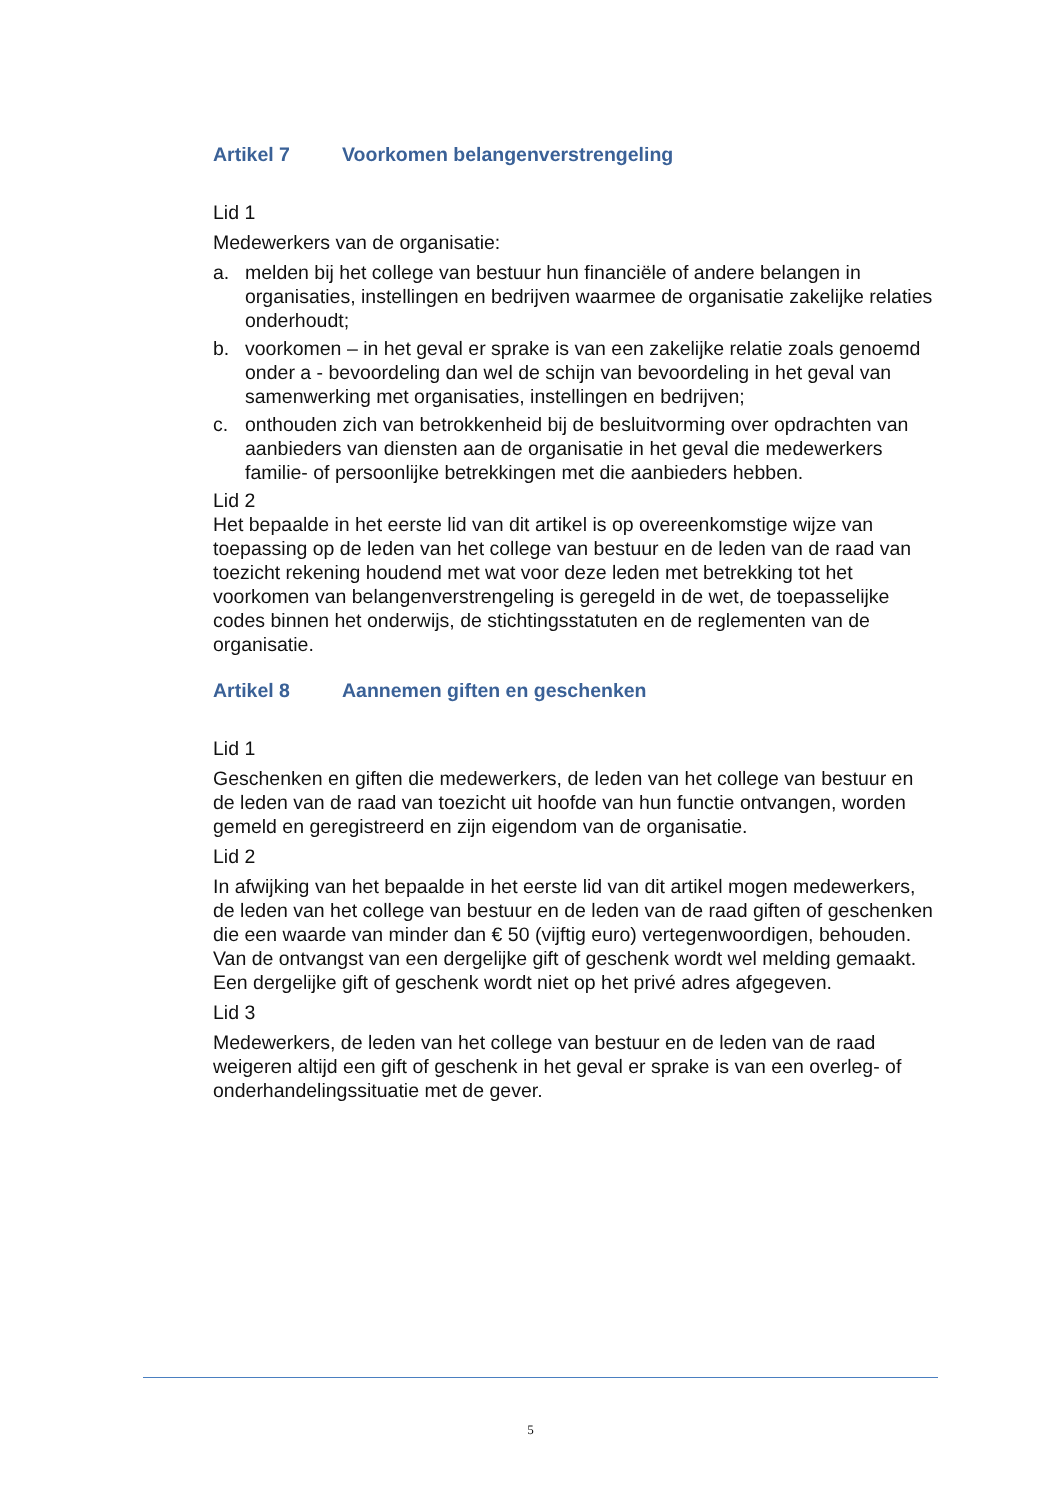Artikel 7 Voorkomen belangenverstrengeling
Lid 1
Medewerkers van de organisatie:
a. melden bij het college van bestuur hun financiële of andere belangen in organisaties, instellingen en bedrijven waarmee de organisatie zakelijke relaties onderhoudt;
b. voorkomen – in het geval er sprake is van een zakelijke relatie zoals genoemd onder a - bevoordeling dan wel de schijn van bevoordeling in het geval van samenwerking met organisaties, instellingen en bedrijven;
c. onthouden zich van betrokkenheid bij de besluitvorming over opdrachten van aanbieders van diensten aan de organisatie in het geval die medewerkers familie- of persoonlijke betrekkingen met die aanbieders hebben.
Lid 2
Het bepaalde in het eerste lid van dit artikel is op overeenkomstige wijze van toepassing op de leden van het college van bestuur en de leden van de raad van toezicht rekening houdend met wat voor deze leden met betrekking tot het voorkomen van belangenverstrengeling is geregeld in de wet, de toepasselijke codes binnen het onderwijs, de stichtingsstatuten en de reglementen van de organisatie.
Artikel 8 Aannemen giften en geschenken
Lid 1
Geschenken en giften die medewerkers, de leden van het college van bestuur en de leden van de raad van toezicht uit hoofde van hun functie ontvangen, worden gemeld en geregistreerd en zijn eigendom van de organisatie.
Lid 2
In afwijking van het bepaalde in het eerste lid van dit artikel mogen medewerkers, de leden van het college van bestuur en de leden van de raad giften of geschenken die een waarde van minder dan € 50 (vijftig euro) vertegenwoordigen, behouden. Van de ontvangst van een dergelijke gift of geschenk wordt wel melding gemaakt. Een dergelijke gift of geschenk wordt niet op het privé adres afgegeven.
Lid 3
Medewerkers, de leden van het college van bestuur en de leden van de raad weigeren altijd een gift of geschenk in het geval er sprake is van een overleg- of onderhandelingssituatie met de gever.
5